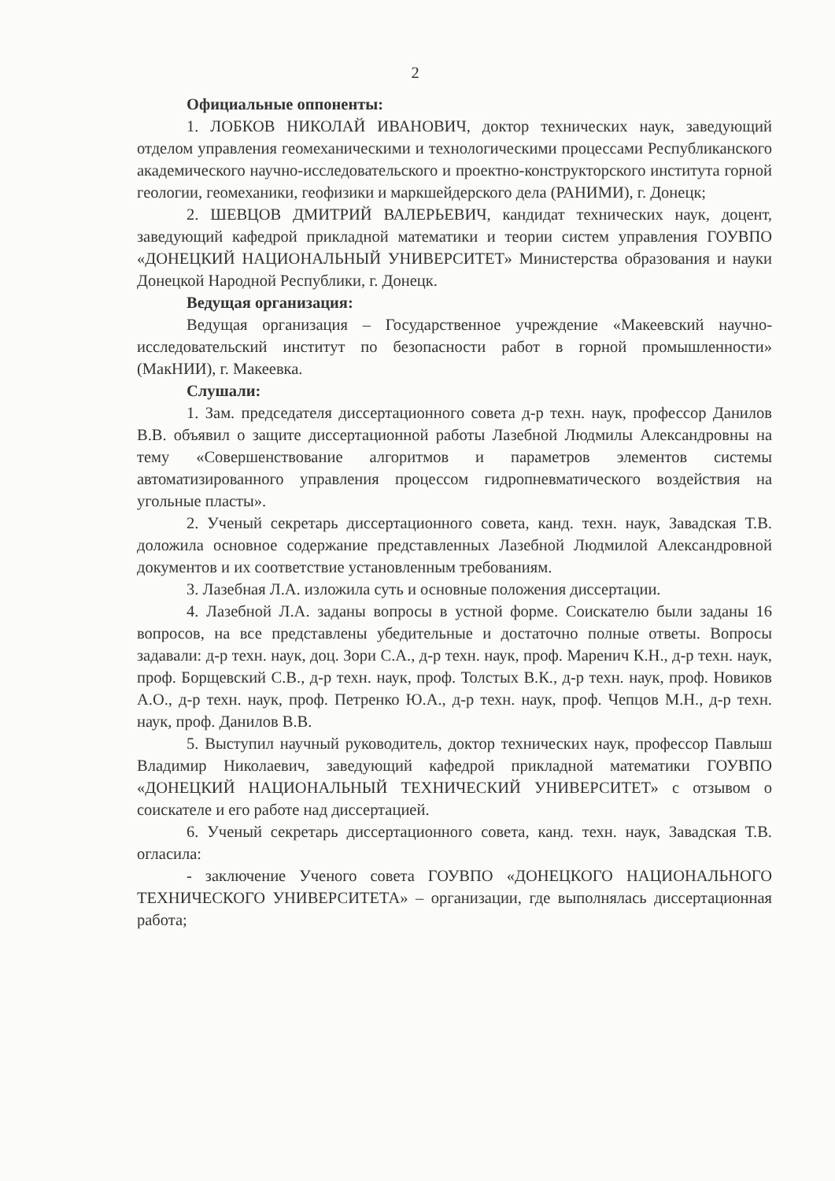2
Официальные оппоненты:
1. ЛОБКОВ НИКОЛАЙ ИВАНОВИЧ, доктор технических наук, заведующий отделом управления геомеханическими и технологическими процессами Республиканского академического научно-исследовательского и проектно-конструкторского института горной геологии, геомеханики, геофизики и маркшейдерского дела (РАНИМИ), г. Донецк;
2. ШЕВЦОВ ДМИТРИЙ ВАЛЕРЬЕВИЧ, кандидат технических наук, доцент, заведующий кафедрой прикладной математики и теории систем управления ГОУВПО «ДОНЕЦКИЙ НАЦИОНАЛЬНЫЙ УНИВЕРСИТЕТ» Министерства образования и науки Донецкой Народной Республики, г. Донецк.
Ведущая организация:
Ведущая организация – Государственное учреждение «Макеевский научно-исследовательский институт по безопасности работ в горной промышленности» (МакНИИ), г. Макеевка.
Слушали:
1. Зам. председателя диссертационного совета д-р техн. наук, профессор Данилов В.В. объявил о защите диссертационной работы Лазебной Людмилы Александровны на тему «Совершенствование алгоритмов и параметров элементов системы автоматизированного управления процессом гидропневматического воздействия на угольные пласты».
2. Ученый секретарь диссертационного совета, канд. техн. наук, Завадская Т.В. доложила основное содержание представленных Лазебной Людмилой Александровной документов и их соответствие установленным требованиям.
3. Лазебная Л.А. изложила суть и основные положения диссертации.
4. Лазебной Л.А. заданы вопросы в устной форме. Соискателю были заданы 16 вопросов, на все представлены убедительные и достаточно полные ответы. Вопросы задавали: д-р техн. наук, доц. Зори С.А., д-р техн. наук, проф. Маренич К.Н., д-р техн. наук, проф. Борщевский С.В., д-р техн. наук, проф. Толстых В.К., д-р техн. наук, проф. Новиков А.О., д-р техн. наук, проф. Петренко Ю.А., д-р техн. наук, проф. Чепцов М.Н., д-р техн. наук, проф. Данилов В.В.
5. Выступил научный руководитель, доктор технических наук, профессор Павлыш Владимир Николаевич, заведующий кафедрой прикладной математики ГОУВПО «ДОНЕЦКИЙ НАЦИОНАЛЬНЫЙ ТЕХНИЧЕСКИЙ УНИВЕРСИТЕТ» с отзывом о соискателе и его работе над диссертацией.
6. Ученый секретарь диссертационного совета, канд. техн. наук, Завадская Т.В. огласила:
- заключение Ученого совета ГОУВПО «ДОНЕЦКОГО НАЦИОНАЛЬНОГО ТЕХНИЧЕСКОГО УНИВЕРСИТЕТА» – организации, где выполнялась диссертационная работа;